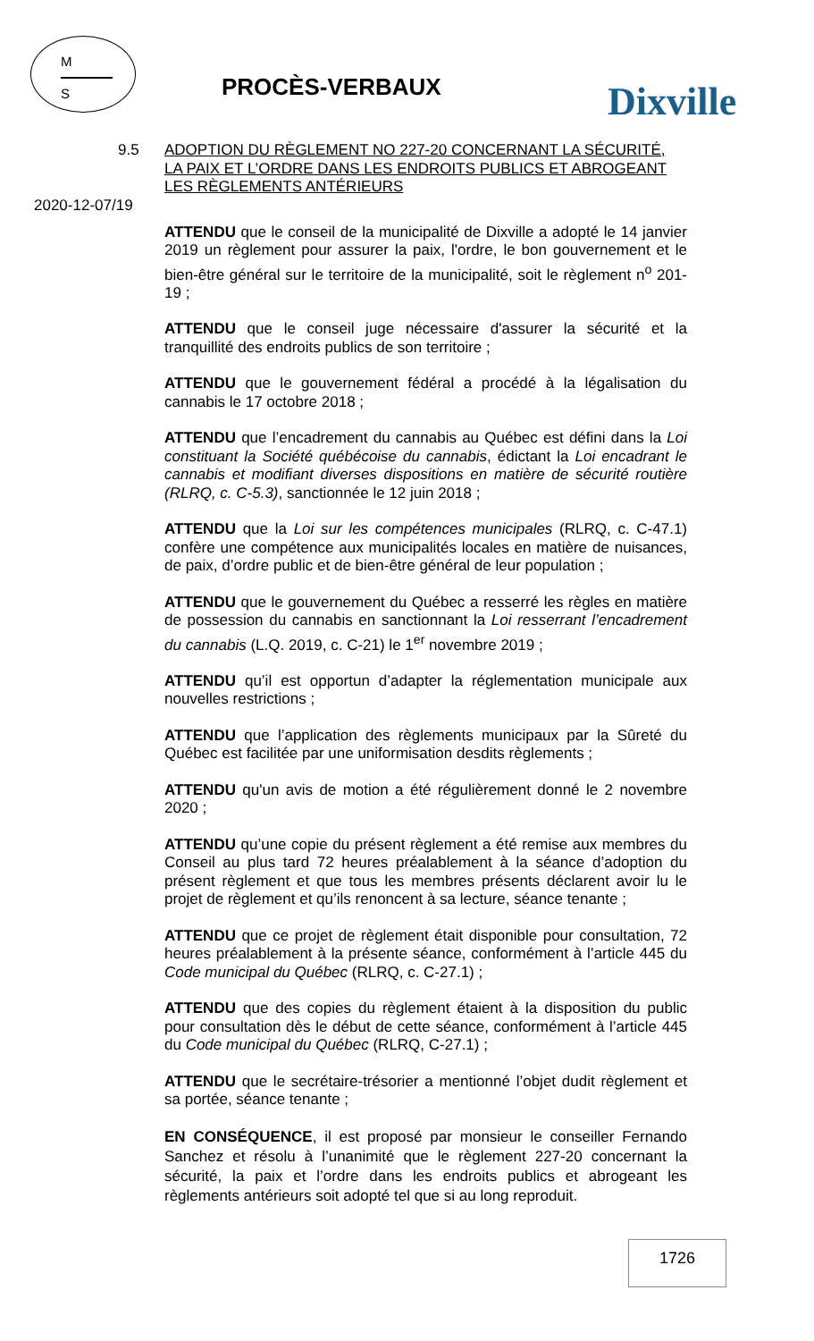M
S
PROCÈS-VERBAUX Dixville
9.5
2020-12-07/19
ADOPTION DU RÈGLEMENT NO 227-20 CONCERNANT LA SÉCURITÉ, LA PAIX ET L’ORDRE DANS LES ENDROITS PUBLICS ET ABROGEANT LES RÈGLEMENTS ANTÉRIEURS
ATTENDU que le conseil de la municipalité de Dixville a adopté le 14 janvier 2019 un règlement pour assurer la paix, l'ordre, le bon gouvernement et le bien-être général sur le territoire de la municipalité, soit le règlement n<sup>o</sup> 201-19 ;
ATTENDU que le conseil juge nécessaire d'assurer la sécurité et la tranquillité des endroits publics de son territoire ;
ATTENDU que le gouvernement fédéral a procédé à la légalisation du cannabis le 17 octobre 2018 ;
ATTENDU que l’encadrement du cannabis au Québec est défini dans la Loi constituant la Société québécoise du cannabis, édictant la Loi encadrant le cannabis et modifiant diverses dispositions en matière de sécurité routière (RLRQ, c. C-5.3), sanctionnée le 12 juin 2018 ;
ATTENDU que la Loi sur les compétences municipales (RLRQ, c. C-47.1) confère une compétence aux municipalités locales en matière de nuisances, de paix, d’ordre public et de bien-être général de leur population ;
ATTENDU que le gouvernement du Québec a resserré les règles en matière de possession du cannabis en sanctionnant la Loi resserrant l’encadrement du cannabis (L.Q. 2019, c. C-21) le 1<sup>er</sup> novembre 2019 ;
ATTENDU qu’il est opportun d’adapter la réglementation municipale aux nouvelles restrictions ;
ATTENDU que l’application des règlements municipaux par la Sûreté du Québec est facilitée par une uniformisation desdits règlements ;
ATTENDU qu'un avis de motion a été régulièrement donné le 2 novembre 2020 ;
ATTENDU qu’une copie du présent règlement a été remise aux membres du Conseil au plus tard 72 heures préalablement à la séance d’adoption du présent règlement et que tous les membres présents déclarent avoir lu le projet de règlement et qu’ils renoncent à sa lecture, séance tenante ;
ATTENDU que ce projet de règlement était disponible pour consultation, 72 heures préalablement à la présente séance, conformément à l’article 445 du Code municipal du Québec (RLRQ, c. C-27.1) ;
ATTENDU que des copies du règlement étaient à la disposition du public pour consultation dès le début de cette séance, conformément à l’article 445 du Code municipal du Québec (RLRQ, C-27.1) ;
ATTENDU que le secrétaire-trésorier a mentionné l’objet dudit règlement et sa portée, séance tenante ;
EN CONSÉQUENCE, il est proposé par monsieur le conseiller Fernando Sanchez et résolu à l’unanimité que le règlement 227-20 concernant la sécurité, la paix et l’ordre dans les endroits publics et abrogeant les règlements antérieurs soit adopté tel que si au long reproduit.
1726